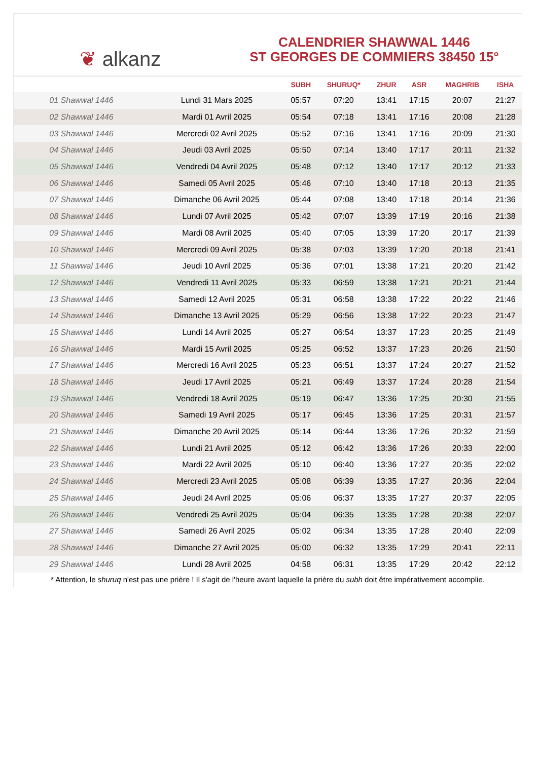❦ alkanz
CALENDRIER SHAWWAL 1446
ST GEORGES DE COMMIERS 38450 15°
| | | SUBH | SHURUQ* | ZHUR | ASR | MAGHRIB | ISHA |
| --- | --- | --- | --- | --- | --- | --- | --- |
| 01 Shawwal 1446 | Lundi 31 Mars 2025 | 05:57 | 07:20 | 13:41 | 17:15 | 20:07 | 21:27 |
| 02 Shawwal 1446 | Mardi 01 Avril 2025 | 05:54 | 07:18 | 13:41 | 17:16 | 20:08 | 21:28 |
| 03 Shawwal 1446 | Mercredi 02 Avril 2025 | 05:52 | 07:16 | 13:41 | 17:16 | 20:09 | 21:30 |
| 04 Shawwal 1446 | Jeudi 03 Avril 2025 | 05:50 | 07:14 | 13:40 | 17:17 | 20:11 | 21:32 |
| 05 Shawwal 1446 | Vendredi 04 Avril 2025 | 05:48 | 07:12 | 13:40 | 17:17 | 20:12 | 21:33 |
| 06 Shawwal 1446 | Samedi 05 Avril 2025 | 05:46 | 07:10 | 13:40 | 17:18 | 20:13 | 21:35 |
| 07 Shawwal 1446 | Dimanche 06 Avril 2025 | 05:44 | 07:08 | 13:40 | 17:18 | 20:14 | 21:36 |
| 08 Shawwal 1446 | Lundi 07 Avril 2025 | 05:42 | 07:07 | 13:39 | 17:19 | 20:16 | 21:38 |
| 09 Shawwal 1446 | Mardi 08 Avril 2025 | 05:40 | 07:05 | 13:39 | 17:20 | 20:17 | 21:39 |
| 10 Shawwal 1446 | Mercredi 09 Avril 2025 | 05:38 | 07:03 | 13:39 | 17:20 | 20:18 | 21:41 |
| 11 Shawwal 1446 | Jeudi 10 Avril 2025 | 05:36 | 07:01 | 13:38 | 17:21 | 20:20 | 21:42 |
| 12 Shawwal 1446 | Vendredi 11 Avril 2025 | 05:33 | 06:59 | 13:38 | 17:21 | 20:21 | 21:44 |
| 13 Shawwal 1446 | Samedi 12 Avril 2025 | 05:31 | 06:58 | 13:38 | 17:22 | 20:22 | 21:46 |
| 14 Shawwal 1446 | Dimanche 13 Avril 2025 | 05:29 | 06:56 | 13:38 | 17:22 | 20:23 | 21:47 |
| 15 Shawwal 1446 | Lundi 14 Avril 2025 | 05:27 | 06:54 | 13:37 | 17:23 | 20:25 | 21:49 |
| 16 Shawwal 1446 | Mardi 15 Avril 2025 | 05:25 | 06:52 | 13:37 | 17:23 | 20:26 | 21:50 |
| 17 Shawwal 1446 | Mercredi 16 Avril 2025 | 05:23 | 06:51 | 13:37 | 17:24 | 20:27 | 21:52 |
| 18 Shawwal 1446 | Jeudi 17 Avril 2025 | 05:21 | 06:49 | 13:37 | 17:24 | 20:28 | 21:54 |
| 19 Shawwal 1446 | Vendredi 18 Avril 2025 | 05:19 | 06:47 | 13:36 | 17:25 | 20:30 | 21:55 |
| 20 Shawwal 1446 | Samedi 19 Avril 2025 | 05:17 | 06:45 | 13:36 | 17:25 | 20:31 | 21:57 |
| 21 Shawwal 1446 | Dimanche 20 Avril 2025 | 05:14 | 06:44 | 13:36 | 17:26 | 20:32 | 21:59 |
| 22 Shawwal 1446 | Lundi 21 Avril 2025 | 05:12 | 06:42 | 13:36 | 17:26 | 20:33 | 22:00 |
| 23 Shawwal 1446 | Mardi 22 Avril 2025 | 05:10 | 06:40 | 13:36 | 17:27 | 20:35 | 22:02 |
| 24 Shawwal 1446 | Mercredi 23 Avril 2025 | 05:08 | 06:39 | 13:35 | 17:27 | 20:36 | 22:04 |
| 25 Shawwal 1446 | Jeudi 24 Avril 2025 | 05:06 | 06:37 | 13:35 | 17:27 | 20:37 | 22:05 |
| 26 Shawwal 1446 | Vendredi 25 Avril 2025 | 05:04 | 06:35 | 13:35 | 17:28 | 20:38 | 22:07 |
| 27 Shawwal 1446 | Samedi 26 Avril 2025 | 05:02 | 06:34 | 13:35 | 17:28 | 20:40 | 22:09 |
| 28 Shawwal 1446 | Dimanche 27 Avril 2025 | 05:00 | 06:32 | 13:35 | 17:29 | 20:41 | 22:11 |
| 29 Shawwal 1446 | Lundi 28 Avril 2025 | 04:58 | 06:31 | 13:35 | 17:29 | 20:42 | 22:12 |
* Attention, le shuruq n'est pas une prière ! Il s'agit de l'heure avant laquelle la prière du subh doit être impérativement accomplie.